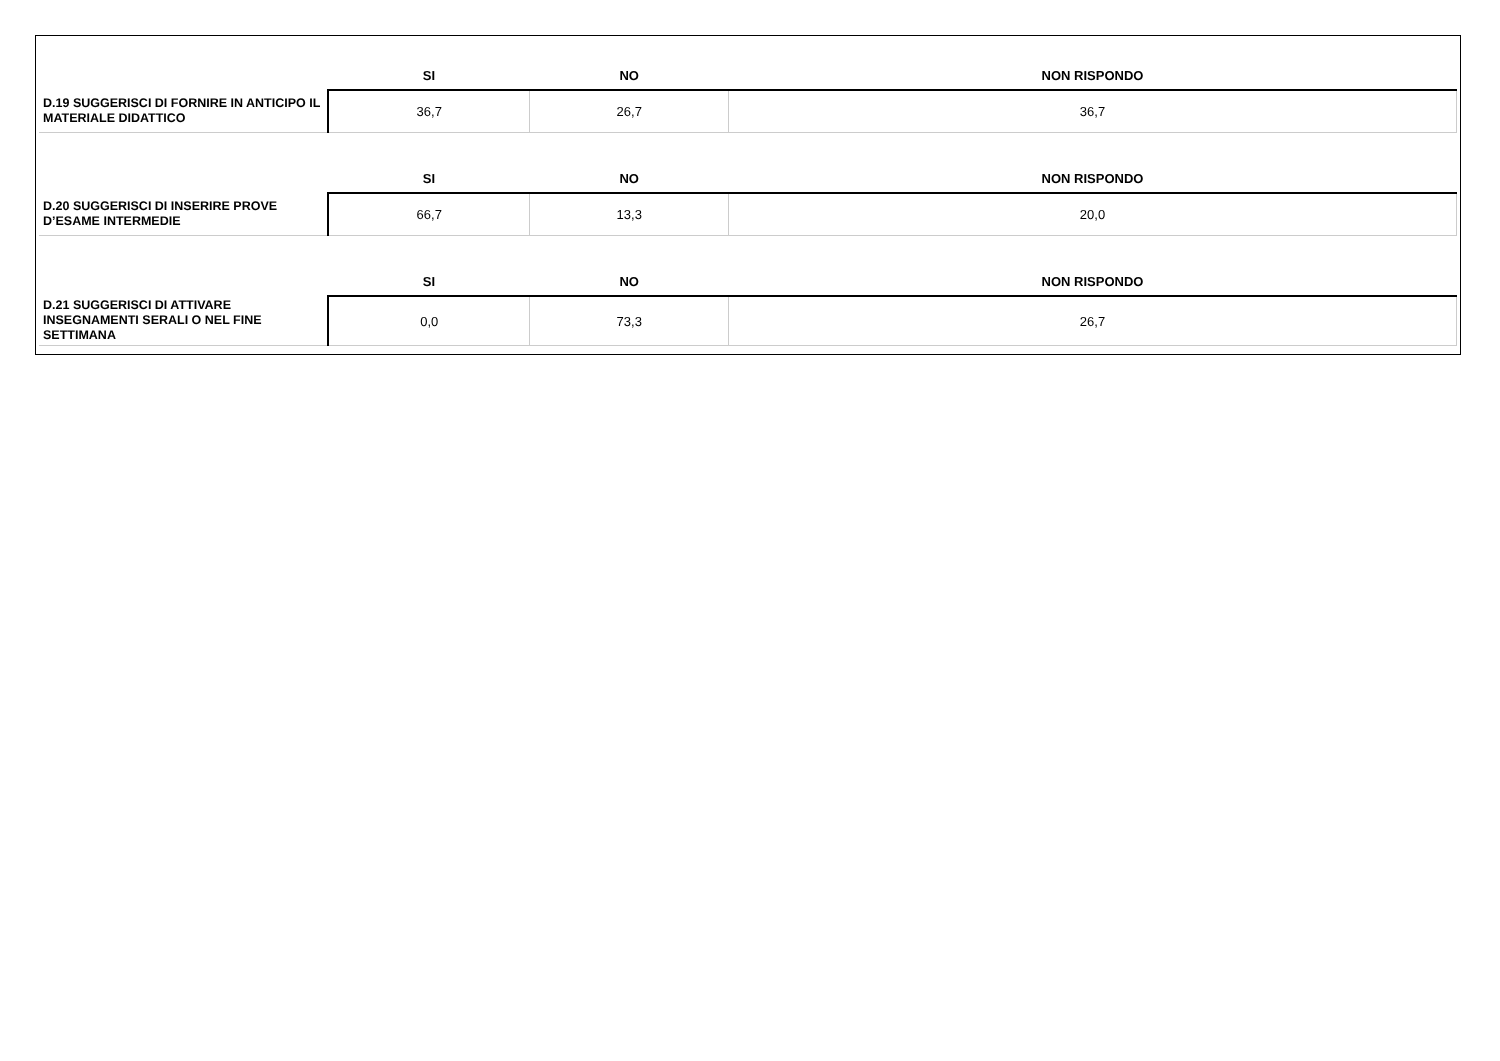| | SI | NO | NON RISPONDO |
| --- | --- | --- | --- |
| D.19 SUGGERISCI DI FORNIRE IN ANTICIPO IL MATERIALE DIDATTICO | 36,7 | 26,7 | 36,7 |
| | SI | NO | NON RISPONDO |
| D.20 SUGGERISCI DI INSERIRE PROVE D’ESAME INTERMEDIE | 66,7 | 13,3 | 20,0 |
| | SI | NO | NON RISPONDO |
| D.21 SUGGERISCI DI ATTIVARE INSEGNAMENTI SERALI O NEL FINE SETTIMANA | 0,0 | 73,3 | 26,7 |